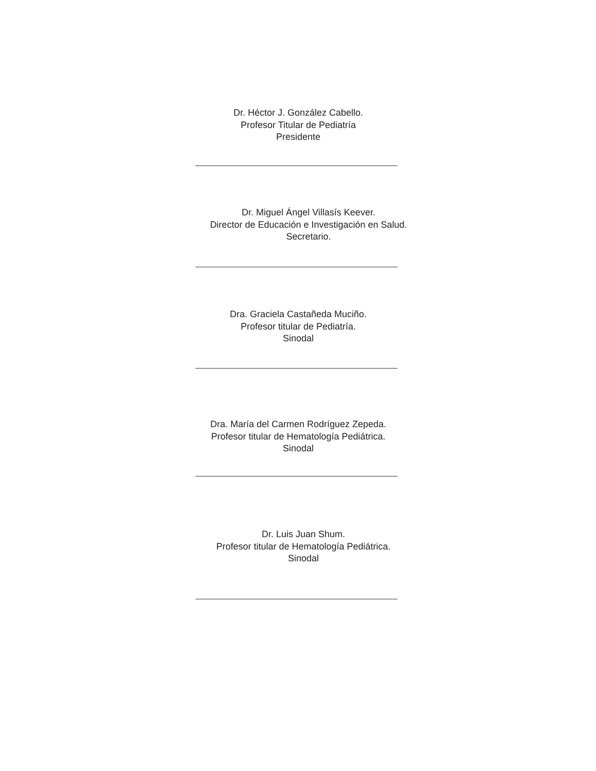Dr. Héctor J. González Cabello.
Profesor Titular de Pediatría
Presidente
Dr. Miguel Ángel Villasís Keever.
Director de Educación e Investigación en Salud.
Secretario.
Dra. Graciela Castañeda Muciño.
Profesor titular de Pediatría.
Sinodal
Dra. María del Carmen Rodríguez Zepeda.
Profesor titular de Hematología Pediátrica.
Sinodal
Dr. Luis Juan Shum.
Profesor titular de Hematología Pediátrica.
Sinodal